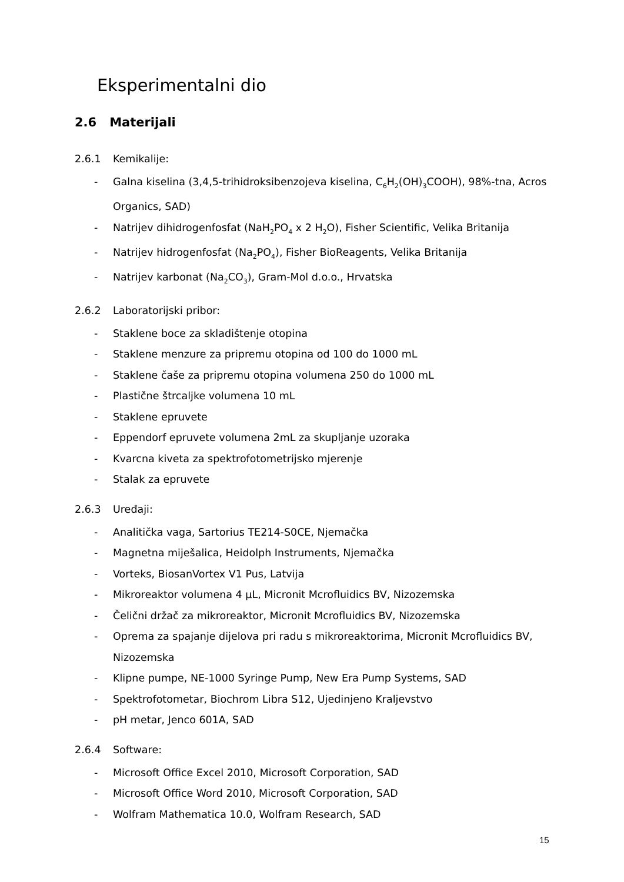Eksperimentalni dio
2.6 Materijali
2.6.1 Kemikalije:
- Galna kiselina (3,4,5-trihidroksibenzojeva kiselina, C<sub>6</sub>H<sub>2</sub>(OH)<sub>3</sub>COOH), 98%-tna, Acros Organics, SAD)
- Natrijev dihidrogenfosfat (NaH<sub>2</sub>PO<sub>4</sub> x 2 H<sub>2</sub>O), Fisher Scientific, Velika Britanija
- Natrijev hidrogenfosfat (Na<sub>2</sub>PO<sub>4</sub>), Fisher BioReagents, Velika Britanija
- Natrijev karbonat (Na<sub>2</sub>CO<sub>3</sub>), Gram-Mol d.o.o., Hrvatska
2.6.2 Laboratorijski pribor:
- Staklene boce za skladištenje otopina
- Staklene menzure za pripremu otopina od 100 do 1000 mL
- Staklene čaše za pripremu otopina volumena 250 do 1000 mL
- Plastične štrcaljke volumena 10 mL
- Staklene epruvete
- Eppendorf epruvete volumena 2mL za skupljanje uzoraka
- Kvarcna kiveta za spektrofotometrijsko mjerenje
- Stalak za epruvete
2.6.3 Uređaji:
- Analitička vaga, Sartorius TE214-S0CE, Njemačka
- Magnetna miješalica, Heidolph Instruments, Njemačka
- Vorteks, BiosanVortex V1 Pus, Latvija
- Mikroreaktor volumena 4 µL, Micronit Mcrofluidics BV, Nizozemska
- Čelični držač za mikroreaktor, Micronit Mcrofluidics BV, Nizozemska
- Oprema za spajanje dijelova pri radu s mikroreaktorima, Micronit Mcrofluidics BV, Nizozemska
- Klipne pumpe, NE-1000 Syringe Pump, New Era Pump Systems, SAD
- Spektrofotometar, Biochrom Libra S12, Ujedinjeno Kraljevstvo
- pH metar, Jenco 601A, SAD
2.6.4 Software:
- Microsoft Office Excel 2010, Microsoft Corporation, SAD
- Microsoft Office Word 2010, Microsoft Corporation, SAD
- Wolfram Mathematica 10.0, Wolfram Research, SAD
15